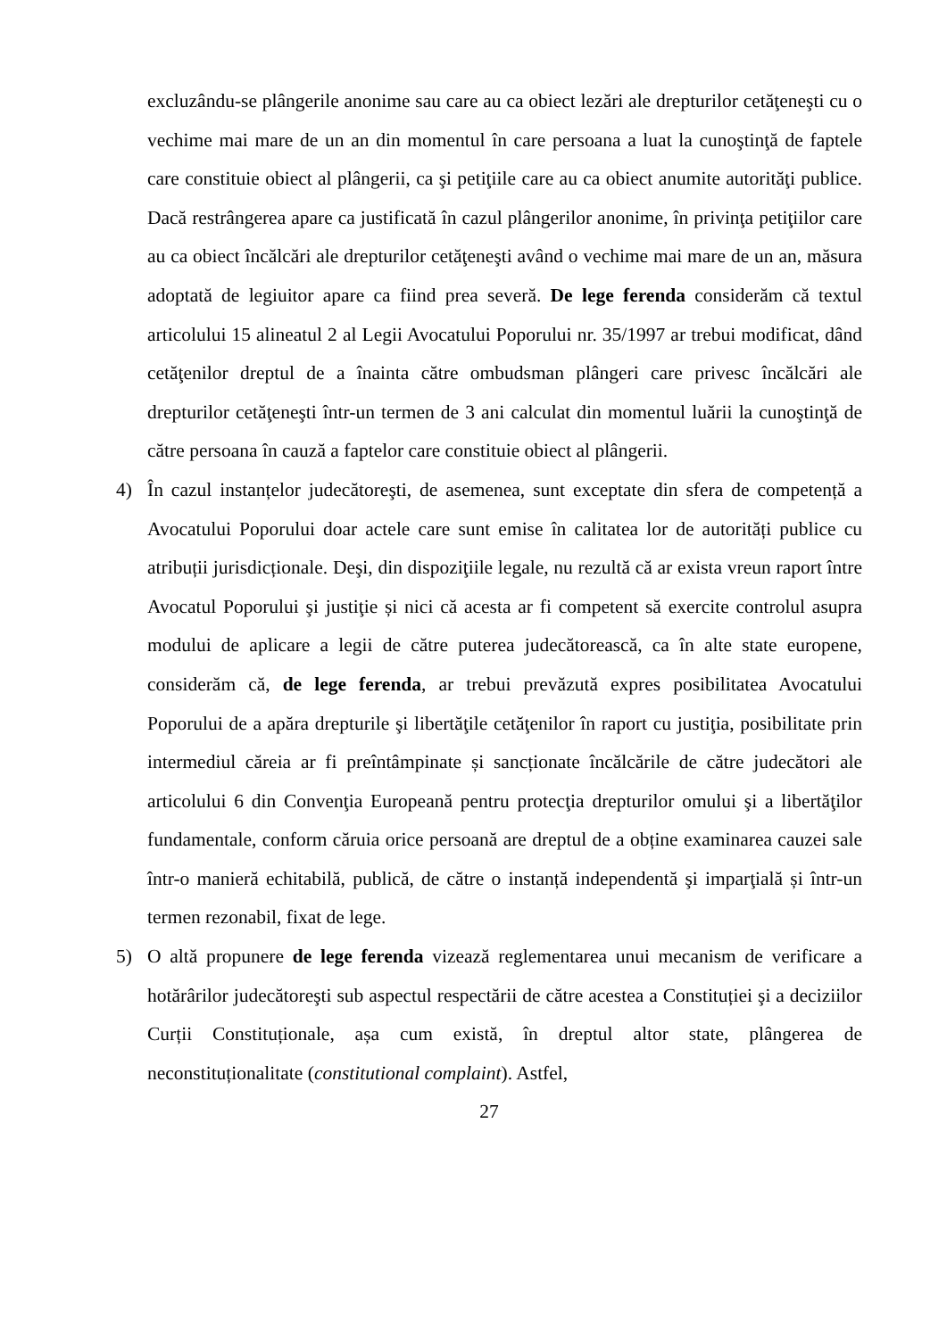excluzându-se plângerile anonime sau care au ca obiect lezări ale drepturilor cetăţeneşti cu o vechime mai mare de un an din momentul în care persoana a luat la cunoştinţă de faptele care constituie obiect al plângerii, ca şi petiţiile care au ca obiect anumite autorităţi publice. Dacă restrângerea apare ca justificată în cazul plângerilor anonime, în privinţa petiţiilor care au ca obiect încălcări ale drepturilor cetăţeneşti având o vechime mai mare de un an, măsura adoptată de legiuitor apare ca fiind prea severă. De lege ferenda considerăm că textul articolului 15 alineatul 2 al Legii Avocatului Poporului nr. 35/1997 ar trebui modificat, dând cetăţenilor dreptul de a înainta către ombudsman plângeri care privesc încălcări ale drepturilor cetăţeneşti într-un termen de 3 ani calculat din momentul luării la cunoştinţă de către persoana în cauză a faptelor care constituie obiect al plângerii.
4) În cazul instanțelor judecătoreşti, de asemenea, sunt exceptate din sfera de competență a Avocatului Poporului doar actele care sunt emise în calitatea lor de autorități publice cu atribuții jurisdicționale. Deşi, din dispoziţiile legale, nu rezultă că ar exista vreun raport între Avocatul Poporului şi justiţie și nici că acesta ar fi competent să exercite controlul asupra modului de aplicare a legii de către puterea judecătorească, ca în alte state europene, considerăm că, de lege ferenda, ar trebui prevăzută expres posibilitatea Avocatului Poporului de a apăra drepturile şi libertăţile cetăţenilor în raport cu justiţia, posibilitate prin intermediul căreia ar fi preîntâmpinate și sancționate încălcările de către judecători ale articolului 6 din Convenţia Europeană pentru protecţia drepturilor omului şi a libertăţilor fundamentale, conform căruia orice persoană are dreptul de a obține examinarea cauzei sale într-o manieră echitabilă, publică, de către o instanță independentă şi imparţială și într-un termen rezonabil, fixat de lege.
5) O altă propunere de lege ferenda vizează reglementarea unui mecanism de verificare a hotărârilor judecătoreşti sub aspectul respectării de către acestea a Constituției şi a deciziilor Curții Constituționale, așa cum există, în dreptul altor state, plângerea de neconstituționalitate (constitutional complaint). Astfel,
27